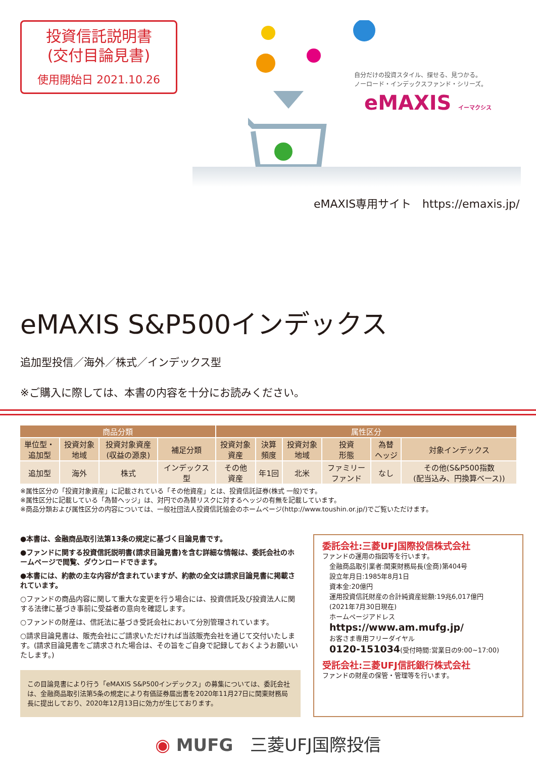投資信託説明書
(交付目論見書)
使用開始日 2021.10.26
自分だけの投資スタイル、探せる、見つかる。
ノーロード・インデックスファンド・シリーズ。
eMAXIS イーマクシス
eMAXIS専用サイト　https://emaxis.jp/
eMAXIS S&P500インデックス
追加型投信／海外／株式／インデックス型
※ご購入に際しては、本書の内容を十分にお読みください。
| 商品分類 | | | | 属性区分 | | | | | |
| --- | --- | --- | --- | --- | --- | --- | --- | --- | --- |
| 単位型・ 追加型 | 投資対象 地域 | 投資対象資産 (収益の源泉) | 補足分類 | 投資対象 資産 | 決算 頻度 | 投資対象 地域 | 投資 形態 | 為替 ヘッジ | 対象インデックス |
| 追加型 | 海外 | 株式 | インデックス 型 | その他 資産 | 年1回 | 北米 | ファミリー ファンド | なし | その他(S&P500指数 (配当込み、円換算ベース)) |
※属性区分の「投資対象資産」に記載されている「その他資産」とは、投資信託証券(株式 一般)です。
※属性区分に記載している「為替ヘッジ」は、対円での為替リスクに対するヘッジの有無を記載しています。
※商品分類および属性区分の内容については、一般社団法人投資信託協会のホームページ(http://www.toushin.or.jp/)でご覧いただけます。
●本書は、金融商品取引法第13条の規定に基づく目論見書です。
●ファンドに関する投資信託説明書(請求目論見書)を含む詳細な情報は、委託会社のホームページで閲覧、ダウンロードできます。
●本書には、約款の主な内容が含まれていますが、約款の全文は請求目論見書に掲載されています。
○ファンドの商品内容に関して重大な変更を行う場合には、投資信託及び投資法人に関する法律に基づき事前に受益者の意向を確認します。
○ファンドの財産は、信託法に基づき受託会社において分別管理されています。
○請求目論見書は、販売会社にご請求いただければ当該販売会社を通じて交付いたします。(請求目論見書をご請求された場合は、その旨をご自身で記録しておくようお願いいたします。)
この目論見書により行う「eMAXIS S&P500インデックス」の募集については、委託会社は、金融商品取引法第5条の規定により有価証券届出書を2020年11月27日に関東財務局長に提出しており、2020年12月13日に効力が生じております。
委託会社:三菱UFJ国際投信株式会社
ファンドの運用の指図等を行います。
金融商品取引業者:関東財務局長(金商)第404号
設立年月日:1985年8月1日
資本金:20億円
運用投資信託財産の合計純資産総額:19兆6,017億円
(2021年7月30日現在)
ホームページアドレス
https://www.am.mufg.jp/
お客さま専用フリーダイヤル
0120-151034(受付時間:営業日の9:00~17:00)
受託会社:三菱UFJ信託銀行株式会社
ファンドの財産の保管・管理等を行います。
◉ MUFG　三菱UFJ国際投信